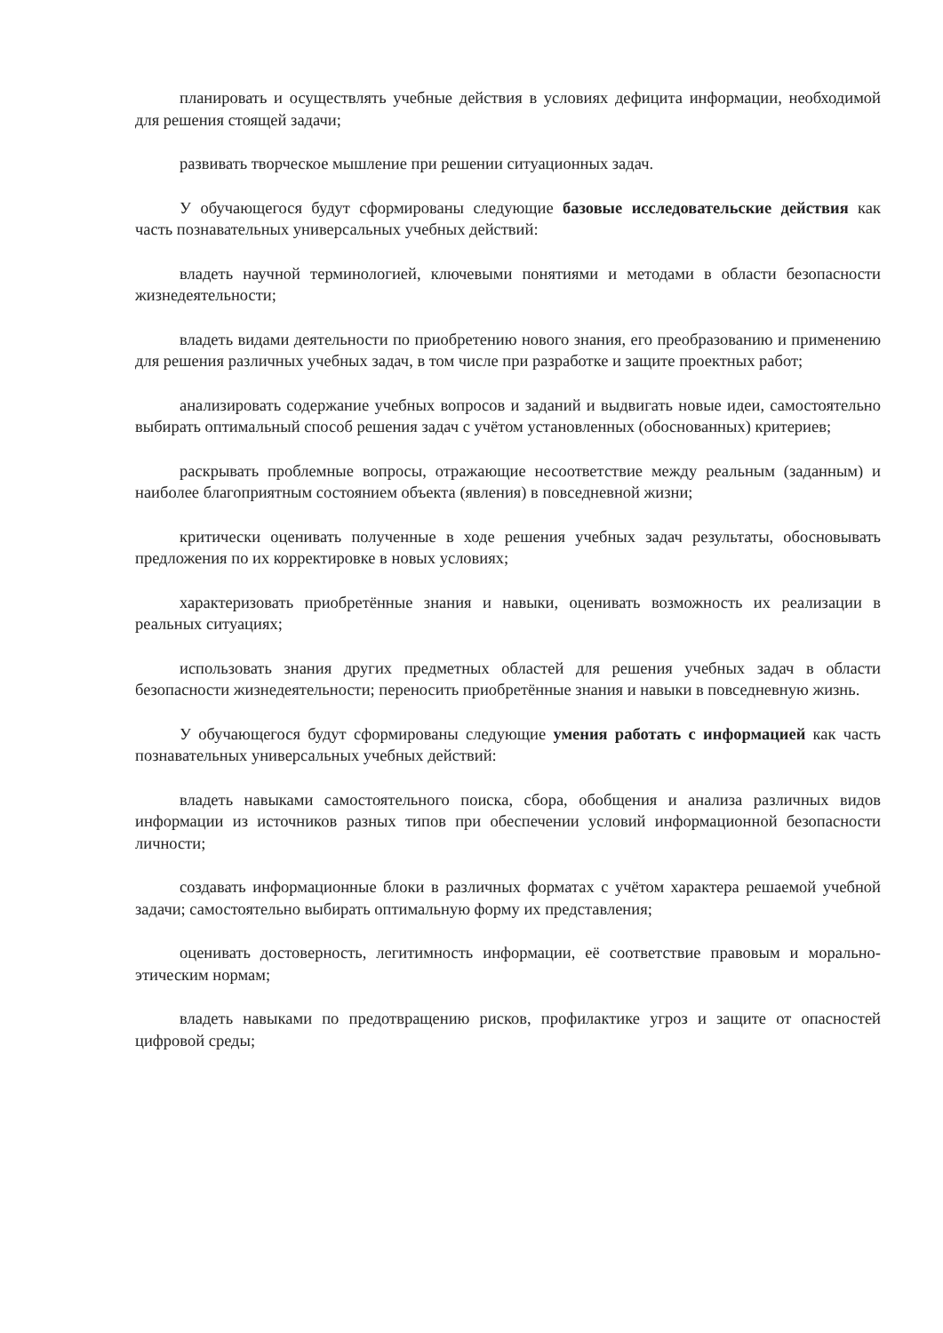планировать и осуществлять учебные действия в условиях дефицита информации, необходимой для решения стоящей задачи;
развивать творческое мышление при решении ситуационных задач.
У обучающегося будут сформированы следующие базовые исследовательские действия как часть познавательных универсальных учебных действий:
владеть научной терминологией, ключевыми понятиями и методами в области безопасности жизнедеятельности;
владеть видами деятельности по приобретению нового знания, его преобразованию и применению для решения различных учебных задач, в том числе при разработке и защите проектных работ;
анализировать содержание учебных вопросов и заданий и выдвигать новые идеи, самостоятельно выбирать оптимальный способ решения задач с учётом установленных (обоснованных) критериев;
раскрывать проблемные вопросы, отражающие несоответствие между реальным (заданным) и наиболее благоприятным состоянием объекта (явления) в повседневной жизни;
критически оценивать полученные в ходе решения учебных задач результаты, обосновывать предложения по их корректировке в новых условиях;
характеризовать приобретённые знания и навыки, оценивать возможность их реализации в реальных ситуациях;
использовать знания других предметных областей для решения учебных задач в области безопасности жизнедеятельности; переносить приобретённые знания и навыки в повседневную жизнь.
У обучающегося будут сформированы следующие умения работать с информацией как часть познавательных универсальных учебных действий:
владеть навыками самостоятельного поиска, сбора, обобщения и анализа различных видов информации из источников разных типов при обеспечении условий информационной безопасности личности;
создавать информационные блоки в различных форматах с учётом характера решаемой учебной задачи; самостоятельно выбирать оптимальную форму их представления;
оценивать достоверность, легитимность информации, её соответствие правовым и морально-этическим нормам;
владеть навыками по предотвращению рисков, профилактике угроз и защите от опасностей цифровой среды;